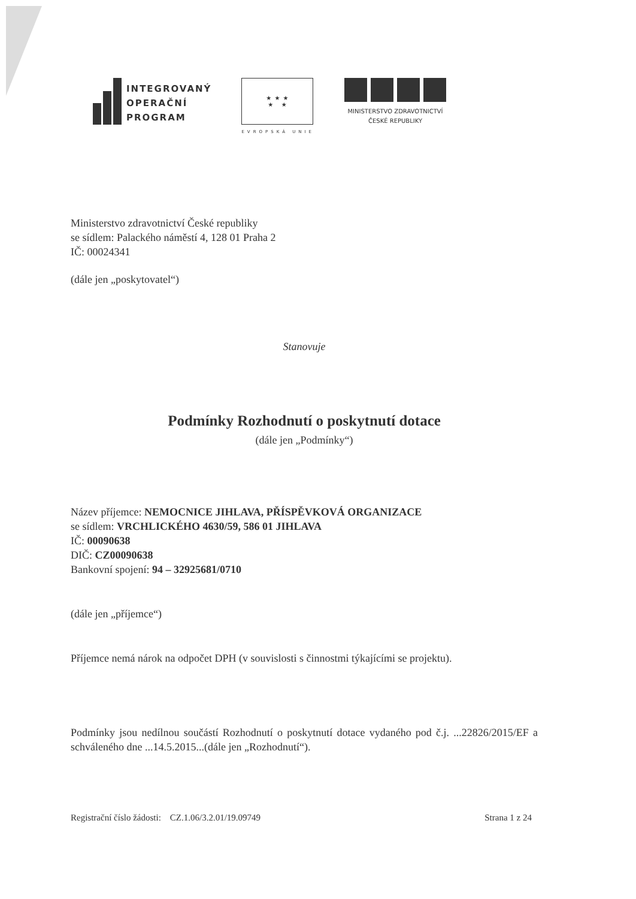INTEGROVANÝ
OPERAČNÍ
PROGRAM
★ ★ ★
★ ★
EVROPSKÁ UNIE
MINISTERSTVO ZDRAVOTNICTVÍ
ČESKÉ REPUBLIKY
Ministerstvo zdravotnictví České republiky
se sídlem: Palackého náměstí 4, 128 01 Praha 2
IČ: 00024341
(dále jen „poskytovatel“)
Stanovuje
Podmínky Rozhodnutí o poskytnutí dotace
(dále jen „Podmínky“)
Název příjemce: NEMOCNICE JIHLAVA, PŘÍSPĚVKOVÁ ORGANIZACE
se sídlem: VRCHLICKÉHO 4630/59, 586 01 JIHLAVA
IČ: 00090638
DIČ: CZ00090638
Bankovní spojení: 94 – 32925681/0710
(dále jen „příjemce“)
Příjemce nemá nárok na odpočet DPH (v souvislosti s činnostmi týkajícími se projektu).
Podmínky jsou nedílnou součástí Rozhodnutí o poskytnutí dotace vydaného pod č.j. ...22826/2015/EF a schváleného dne ...14.5.2015...(dále jen „Rozhodnutí“).
Registrační číslo žádosti: CZ.1.06/3.2.01/19.09749 Strana 1 z 24